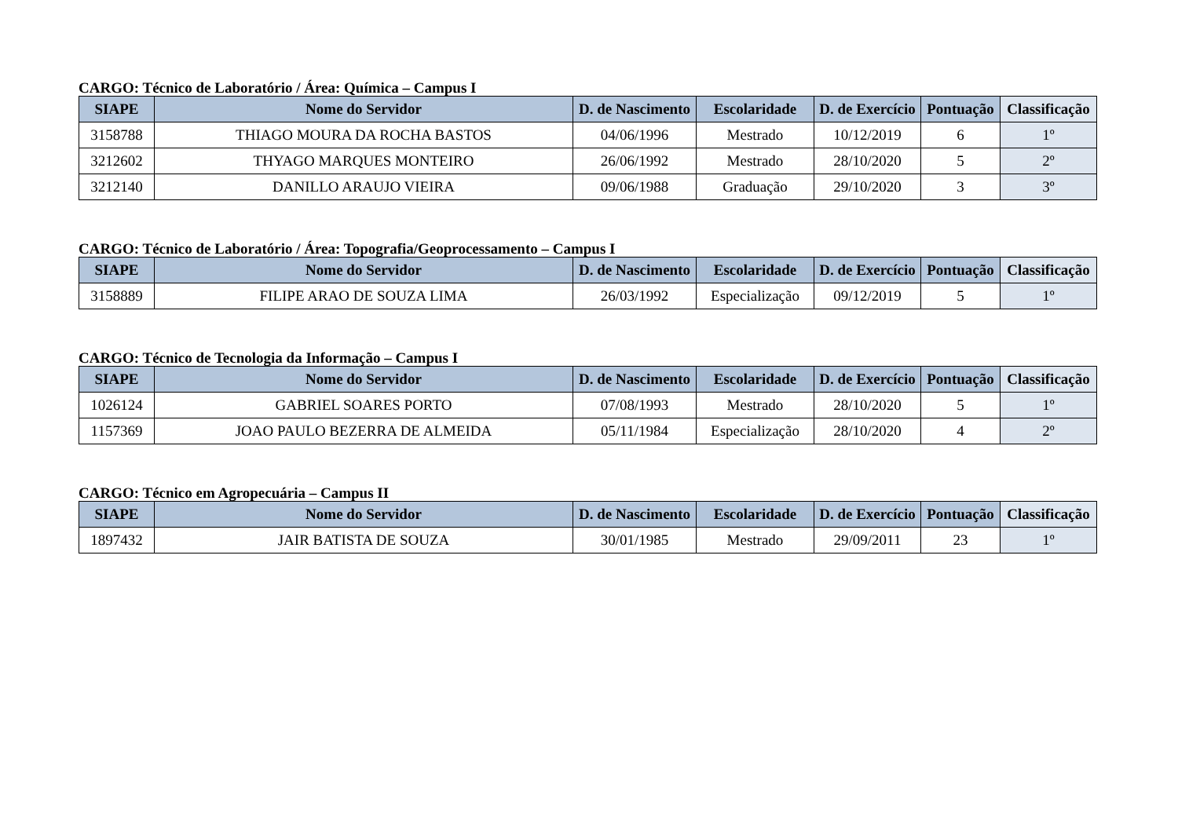CARGO: Técnico de Laboratório / Área: Química – Campus I
| SIAPE | Nome do Servidor | D. de Nascimento | Escolaridade | D. de Exercício | Pontuação | Classificação |
| --- | --- | --- | --- | --- | --- | --- |
| 3158788 | THIAGO MOURA DA ROCHA BASTOS | 04/06/1996 | Mestrado | 10/12/2019 | 6 | 1º |
| 3212602 | THYAGO MARQUES MONTEIRO | 26/06/1992 | Mestrado | 28/10/2020 | 5 | 2º |
| 3212140 | DANILLO ARAUJO VIEIRA | 09/06/1988 | Graduação | 29/10/2020 | 3 | 3º |
CARGO: Técnico de Laboratório / Área: Topografia/Geoprocessamento – Campus I
| SIAPE | Nome do Servidor | D. de Nascimento | Escolaridade | D. de Exercício | Pontuação | Classificação |
| --- | --- | --- | --- | --- | --- | --- |
| 3158889 | FILIPE ARAO DE SOUZA LIMA | 26/03/1992 | Especialização | 09/12/2019 | 5 | 1º |
CARGO: Técnico de Tecnologia da Informação – Campus I
| SIAPE | Nome do Servidor | D. de Nascimento | Escolaridade | D. de Exercício | Pontuação | Classificação |
| --- | --- | --- | --- | --- | --- | --- |
| 1026124 | GABRIEL SOARES PORTO | 07/08/1993 | Mestrado | 28/10/2020 | 5 | 1º |
| 1157369 | JOAO PAULO BEZERRA DE ALMEIDA | 05/11/1984 | Especialização | 28/10/2020 | 4 | 2º |
CARGO: Técnico em Agropecuária – Campus II
| SIAPE | Nome do Servidor | D. de Nascimento | Escolaridade | D. de Exercício | Pontuação | Classificação |
| --- | --- | --- | --- | --- | --- | --- |
| 1897432 | JAIR BATISTA DE SOUZA | 30/01/1985 | Mestrado | 29/09/2011 | 23 | 1º |